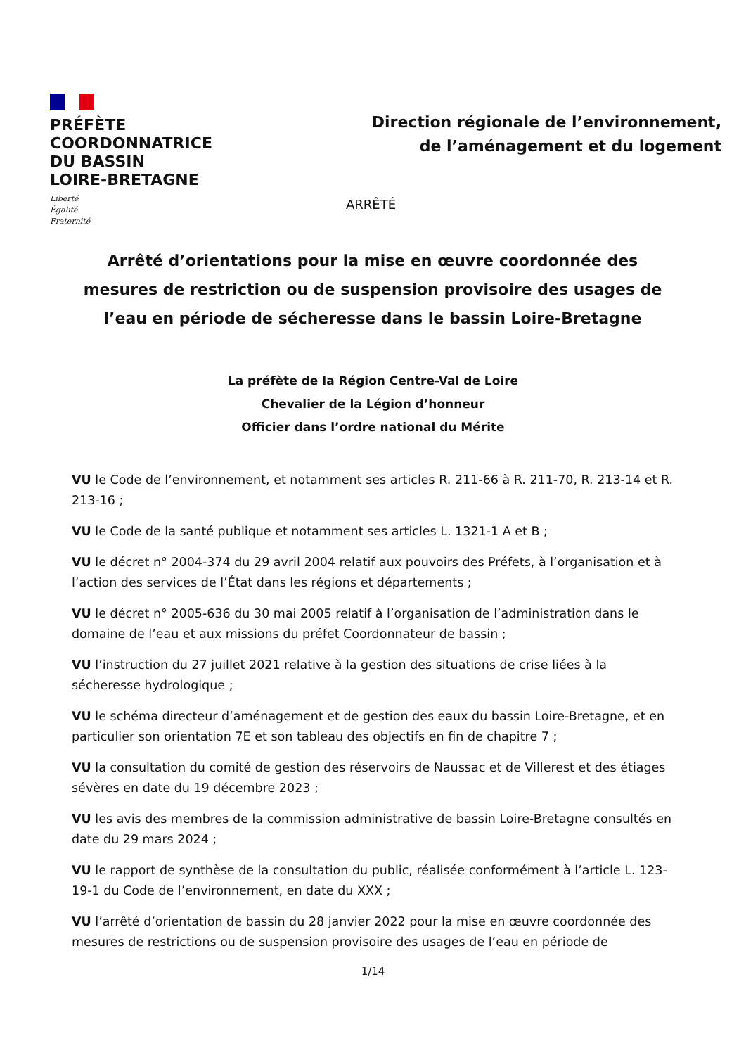PRÉFÈTE
COORDONNATRICE
DU BASSIN
LOIRE-BRETAGNE
Liberté
Égalité
Fraternité
Direction régionale de l’environnement,
de l’aménagement et du logement
ARRÊTÉ
Arrêté d’orientations pour la mise en œuvre coordonnée des mesures de restriction ou de suspension provisoire des usages de l’eau en période de sécheresse dans le bassin Loire-Bretagne
La préfète de la Région Centre-Val de Loire
Chevalier de la Légion d’honneur
Officier dans l’ordre national du Mérite
VU le Code de l’environnement, et notamment ses articles R. 211-66 à R. 211-70, R. 213-14 et R. 213-16 ;
VU le Code de la santé publique et notamment ses articles L. 1321-1 A et B ;
VU le décret n° 2004-374 du 29 avril 2004 relatif aux pouvoirs des Préfets, à l’organisation et à l’action des services de l’État dans les régions et départements ;
VU le décret n° 2005-636 du 30 mai 2005 relatif à l’organisation de l’administration dans le domaine de l’eau et aux missions du préfet Coordonnateur de bassin ;
VU l’instruction du 27 juillet 2021 relative à la gestion des situations de crise liées à la sécheresse hydrologique ;
VU le schéma directeur d’aménagement et de gestion des eaux du bassin Loire-Bretagne, et en particulier son orientation 7E et son tableau des objectifs en fin de chapitre 7 ;
VU la consultation du comité de gestion des réservoirs de Naussac et de Villerest et des étiages sévères en date du 19 décembre 2023 ;
VU les avis des membres de la commission administrative de bassin Loire-Bretagne consultés en date du 29 mars 2024 ;
VU le rapport de synthèse de la consultation du public, réalisée conformément à l’article L. 123-19-1 du Code de l’environnement, en date du XXX ;
VU l’arrêté d’orientation de bassin du 28 janvier 2022 pour la mise en œuvre coordonnée des mesures de restrictions ou de suspension provisoire des usages de l’eau en période de
1/14